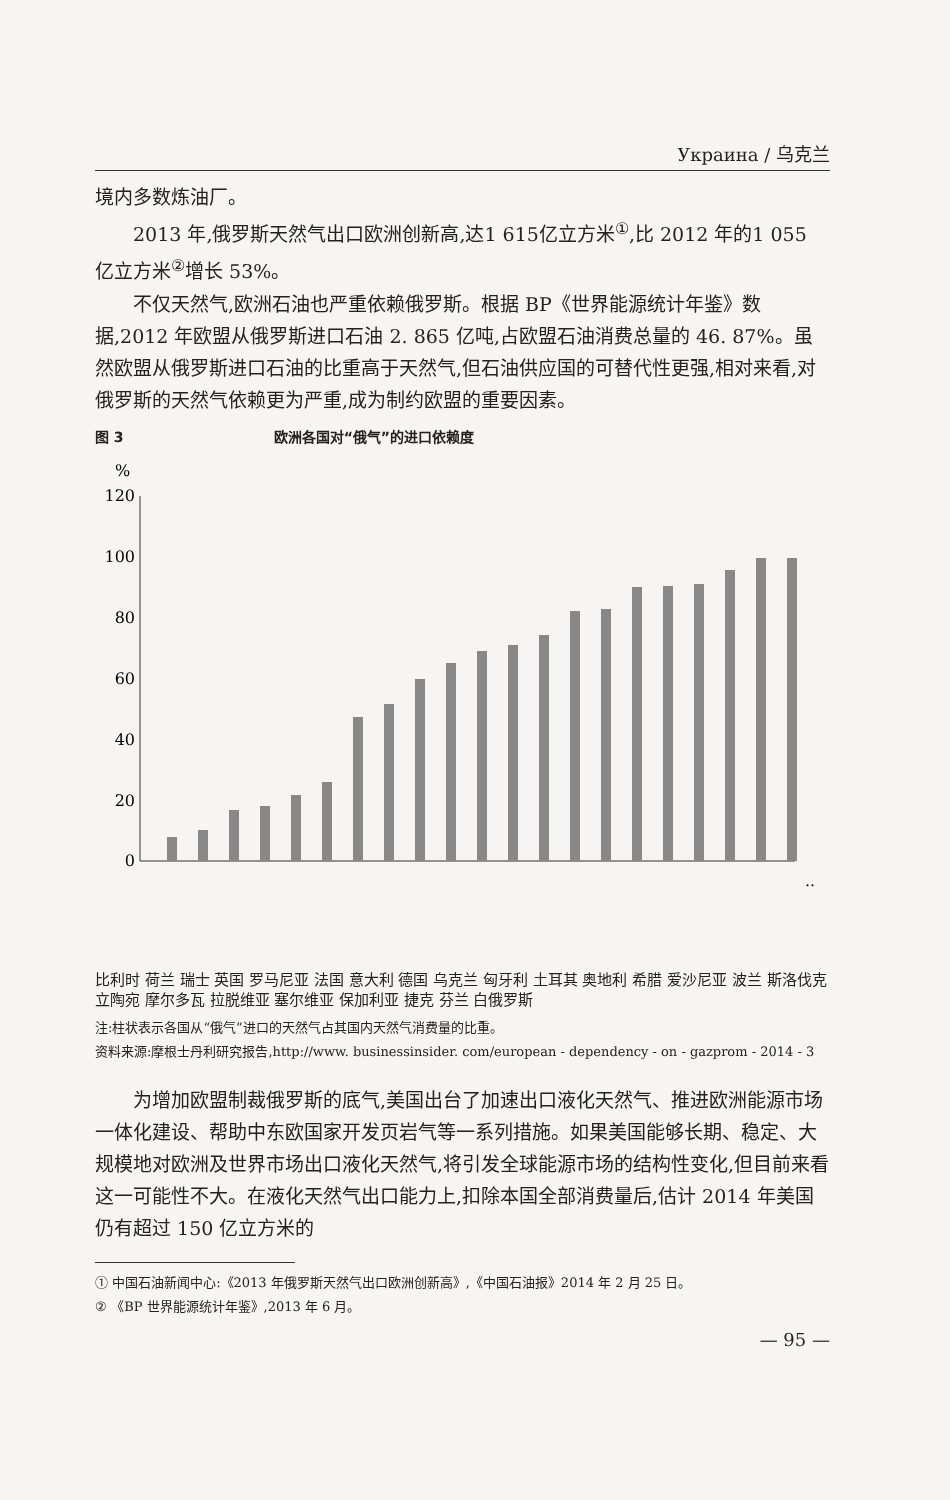Украина / 乌克兰
境内多数炼油厂。
2013 年,俄罗斯天然气出口欧洲创新高,达1 615亿立方米<sup>①</sup>,比 2012 年的1 055 亿立方米<sup>②</sup>增长 53%。
不仅天然气,欧洲石油也严重依赖俄罗斯。根据 BP《世界能源统计年鉴》数据,2012 年欧盟从俄罗斯进口石油 2. 865 亿吨,占欧盟石油消费总量的 46. 87%。虽然欧盟从俄罗斯进口石油的比重高于天然气,但石油供应国的可替代性更强,相对来看,对俄罗斯的天然气依赖更为严重,成为制约欧盟的重要因素。
图 3 欧洲各国对“俄气”的进口依赖度
%
120
100
80
60
40
20
0
…
比利时 荷兰 瑞士 英国 罗马尼亚 法国 意大利 德国 乌克兰 匈牙利 土耳其 奥地利 希腊 爱沙尼亚 波兰 斯洛伐克 立陶宛 摩尔多瓦 拉脱维亚 塞尔维亚 保加利亚 捷克 芬兰 白俄罗斯
注:柱状表示各国从“俄气”进口的天然气占其国内天然气消费量的比重。
资料来源:摩根士丹利研究报告,http://www. businessinsider. com/european - dependency - on - gazprom - 2014 - 3
为增加欧盟制裁俄罗斯的底气,美国出台了加速出口液化天然气、推进欧洲能源市场一体化建设、帮助中东欧国家开发页岩气等一系列措施。如果美国能够长期、稳定、大规模地对欧洲及世界市场出口液化天然气,将引发全球能源市场的结构性变化,但目前来看这一可能性不大。在液化天然气出口能力上,扣除本国全部消费量后,估计 2014 年美国仍有超过 150 亿立方米的
① 中国石油新闻中心:《2013 年俄罗斯天然气出口欧洲创新高》,《中国石油报》2014 年 2 月 25 日。
② 《BP 世界能源统计年鉴》,2013 年 6 月。
— 95 —